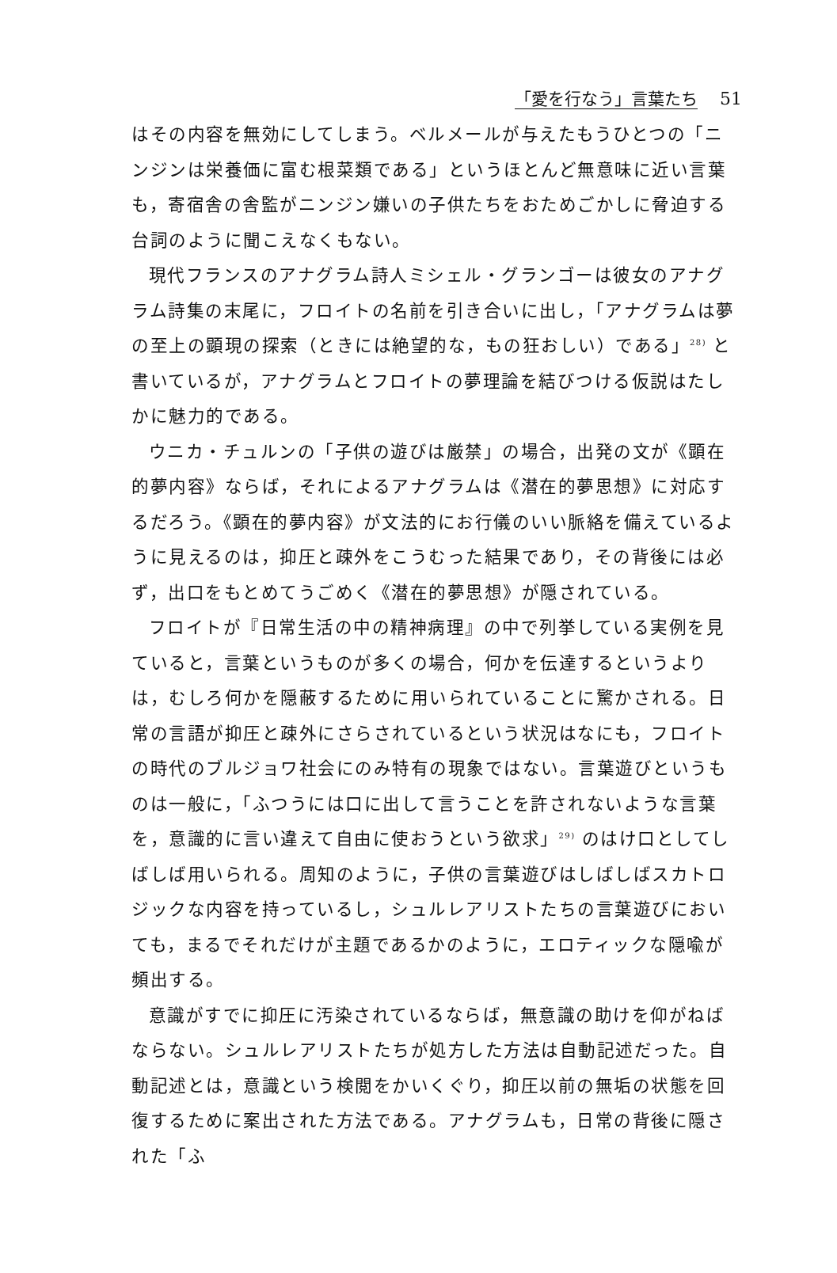「愛を行なう」言葉たち 51
はその内容を無効にしてしまう。ベルメールが与えたもうひとつの「ニンジンは栄養価に富む根菜類である」というほとんど無意味に近い言葉も，寄宿舎の舎監がニンジン嫌いの子供たちをおためごかしに脅迫する台詞のように聞こえなくもない。
現代フランスのアナグラム詩人ミシェル・グランゴーは彼女のアナグラム詩集の末尾に，フロイトの名前を引き合いに出し，「アナグラムは夢の至上の顕現の探索（ときには絶望的な，もの狂おしい）である」<sup>28)</sup> と書いているが，アナグラムとフロイトの夢理論を結びつける仮説はたしかに魅力的である。
ウニカ・チュルンの「子供の遊びは厳禁」の場合，出発の文が《顕在的夢内容》ならば，それによるアナグラムは《潜在的夢思想》に対応するだろう。《顕在的夢内容》が文法的にお行儀のいい脈絡を備えているように見えるのは，抑圧と疎外をこうむった結果であり，その背後には必ず，出口をもとめてうごめく《潜在的夢思想》が隠されている。
フロイトが『日常生活の中の精神病理』の中で列挙している実例を見ていると，言葉というものが多くの場合，何かを伝達するというよりは，むしろ何かを隠蔽するために用いられていることに驚かされる。日常の言語が抑圧と疎外にさらされているという状況はなにも，フロイトの時代のブルジョワ社会にのみ特有の現象ではない。言葉遊びというものは一般に，「ふつうには口に出して言うことを許されないような言葉を，意識的に言い違えて自由に使おうという欲求」<sup>29)</sup> のはけ口としてしばしば用いられる。周知のように，子供の言葉遊びはしばしばスカトロジックな内容を持っているし，シュルレアリストたちの言葉遊びにおいても，まるでそれだけが主題であるかのように，エロティックな隠喩が頻出する。
意識がすでに抑圧に汚染されているならば，無意識の助けを仰がねばならない。シュルレアリストたちが処方した方法は自動記述だった。自動記述とは，意識という検閲をかいくぐり，抑圧以前の無垢の状態を回復するために案出された方法である。アナグラムも，日常の背後に隠された「ふ